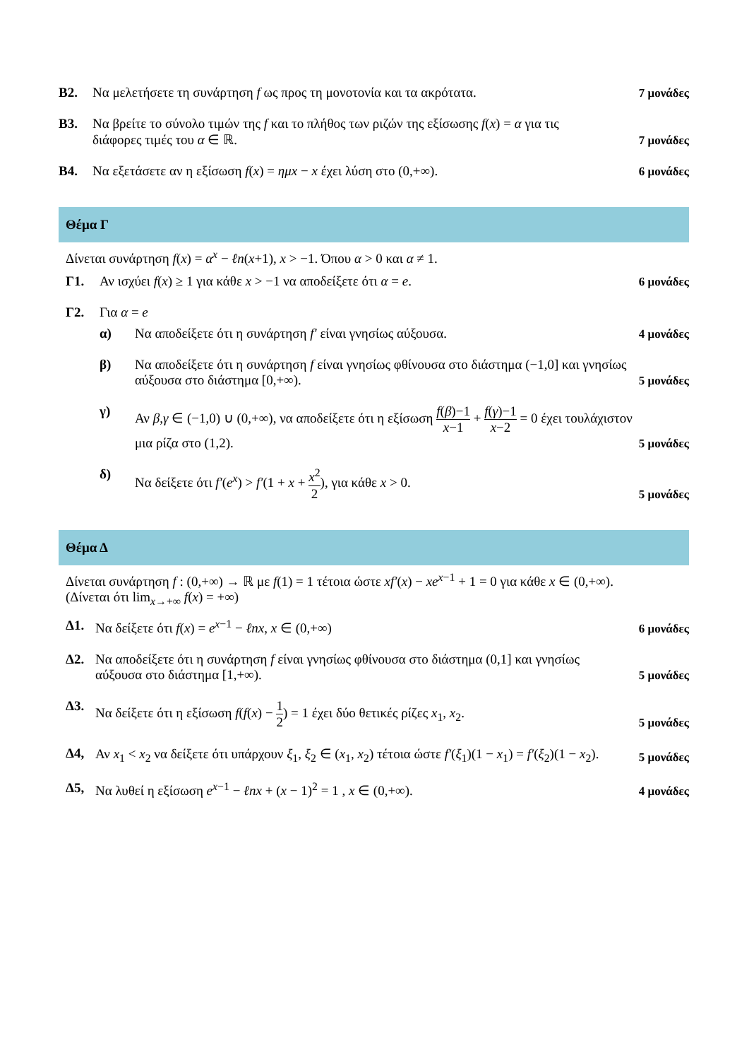B2. Να μελετήσετε τη συνάρτηση f ως προς τη μονοτονία και τα ακρότατα.
7 μονάδες
B3. Να βρείτε το σύνολο τιμών της f και το πλήθος των ριζών της εξίσωσης f(x) = α για τις διάφορες τιμές του α ∈ ℝ.
7 μονάδες
B4. Να εξετάσετε αν η εξίσωση f(x) = ημx − x έχει λύση στο (0,+∞).
6 μονάδες
Θέμα Γ
Δίνεται συνάρτηση f(x) = α<sup>x</sup> − ℓn(x+1), x > −1. Όπου α > 0 και α ≠ 1.
Γ1. Αν ισχύει f(x) ≥ 1 για κάθε x > −1 να αποδείξετε ότι α = e.
6 μονάδες
Γ2. Για α = e
α) Να αποδείξετε ότι η συνάρτηση f′ είναι γνησίως αύξουσα.
4 μονάδες
β) Να αποδείξετε ότι η συνάρτηση f είναι γνησίως φθίνουσα στο διάστημα (−1,0] και γνησίως αύξουσα στο διάστημα [0,+∞).
5 μονάδες
γ) Αν β,γ ∈ (−1,0) ∪ (0,+∞), να αποδείξετε ότι η εξίσωση f(β)−1 x−1 + f(γ)−1 x−2 = 0 έχει τουλάχιστον μια ρίζα στο (1,2).
5 μονάδες
δ) Να δείξετε ότι f′(e<sup>x</sup>) > f′(1 + x + x<sup>2</sup> 2), για κάθε x > 0.
5 μονάδες
Θέμα Δ
Δίνεται συνάρτηση f : (0,+∞) → ℝ με f(1) = 1 τέτοια ώστε xf′(x) − xe<sup>x−1</sup> + 1 = 0 για κάθε x ∈ (0,+∞). (Δίνεται ότι lim<sub>x→+∞</sub> f(x) = +∞)
Δ1. Να δείξετε ότι f(x) = e<sup>x−1</sup> − ℓnx, x ∈ (0,+∞)
6 μονάδες
Δ2. Να αποδείξετε ότι η συνάρτηση f είναι γνησίως φθίνουσα στο διάστημα (0,1] και γνησίως αύξουσα στο διάστημα [1,+∞).
5 μονάδες
Δ3. Να δείξετε ότι η εξίσωση f(f(x) − 1 2) = 1 έχει δύο θετικές ρίζες x<sub>1</sub>, x<sub>2</sub>.
5 μονάδες
Δ4, Αν x<sub>1</sub> < x<sub>2</sub> να δείξετε ότι υπάρχουν ξ<sub>1</sub>, ξ<sub>2</sub> ∈ (x<sub>1</sub>, x<sub>2</sub>) τέτοια ώστε f′(ξ<sub>1</sub>)(1 − x<sub>1</sub>) = f′(ξ<sub>2</sub>)(1 − x<sub>2</sub>).
5 μονάδες
Δ5, Να λυθεί η εξίσωση e<sup>x−1</sup> − ℓnx + (x − 1)<sup>2</sup> = 1 , x ∈ (0,+∞).
4 μονάδες